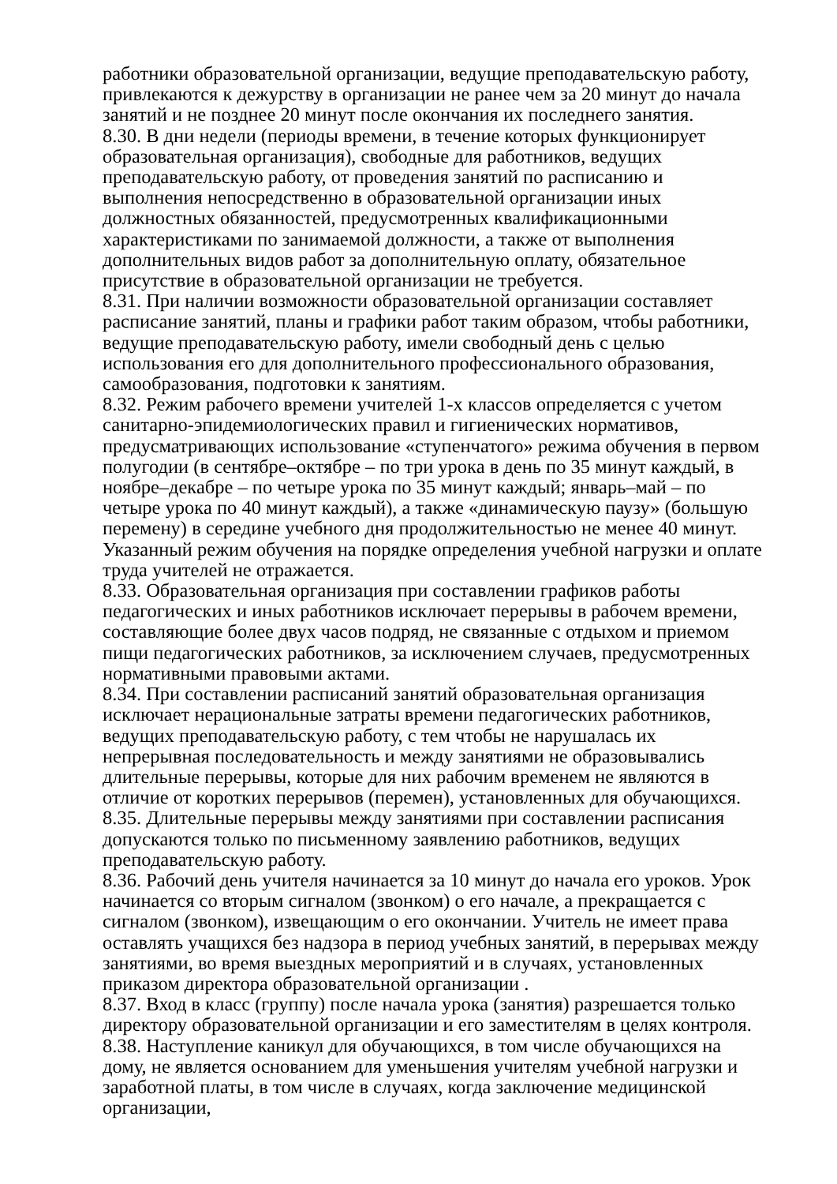работники образовательной организации, ведущие преподавательскую работу, привлекаются к дежурству в организации не ранее чем за 20 минут до начала занятий и не позднее 20 минут после окончания их последнего занятия.
8.30. В дни недели (периоды времени, в течение которых функционирует образовательная организация), свободные для работников, ведущих преподавательскую работу, от проведения занятий по расписанию и выполнения непосредственно в образовательной организации иных должностных обязанностей, предусмотренных квалификационными характеристиками по занимаемой должности, а также от выполнения дополнительных видов работ за дополнительную оплату, обязательное присутствие в образовательной организации не требуется.
8.31. При наличии возможности образовательной организации составляет расписание занятий, планы и графики работ таким образом, чтобы работники, ведущие преподавательскую работу, имели свободный день с целью использования его для дополнительного профессионального образования, самообразования, подготовки к занятиям.
8.32. Режим рабочего времени учителей 1-х классов определяется с учетом санитарно-эпидемиологических правил и гигиенических нормативов, предусматривающих использование «ступенчатого» режима обучения в первом полугодии (в сентябре–октябре – по три урока в день по 35 минут каждый, в ноябре–декабре – по четыре урока по 35 минут каждый; январь–май – по четыре урока по 40 минут каждый), а также «динамическую паузу» (большую перемену) в середине учебного дня продолжительностью не менее 40 минут. Указанный режим обучения на порядке определения учебной нагрузки и оплате труда учителей не отражается.
8.33. Образовательная организация при составлении графиков работы педагогических и иных работников исключает перерывы в рабочем времени, составляющие более двух часов подряд, не связанные с отдыхом и приемом пищи педагогических работников, за исключением случаев, предусмотренных нормативными правовыми актами.
8.34. При составлении расписаний занятий образовательная организация исключает нерациональные затраты времени педагогических работников, ведущих преподавательскую работу, с тем чтобы не нарушалась их непрерывная последовательность и между занятиями не образовывались длительные перерывы, которые для них рабочим временем не являются в отличие от коротких перерывов (перемен), установленных для обучающихся.
8.35. Длительные перерывы между занятиями при составлении расписания допускаются только по письменному заявлению работников, ведущих преподавательскую работу.
8.36. Рабочий день учителя начинается за 10 минут до начала его уроков. Урок начинается со вторым сигналом (звонком) о его начале, а прекращается с сигналом (звонком), извещающим о его окончании. Учитель не имеет права оставлять учащихся без надзора в период учебных занятий, в перерывах между занятиями, во время выездных мероприятий и в случаях, установленных приказом директора образовательной организации .
8.37. Вход в класс (группу) после начала урока (занятия) разрешается только директору образовательной организации и его заместителям в целях контроля.
8.38. Наступление каникул для обучающихся, в том числе обучающихся на дому, не является основанием для уменьшения учителям учебной нагрузки и заработной платы, в том числе в случаях, когда заключение медицинской организации,